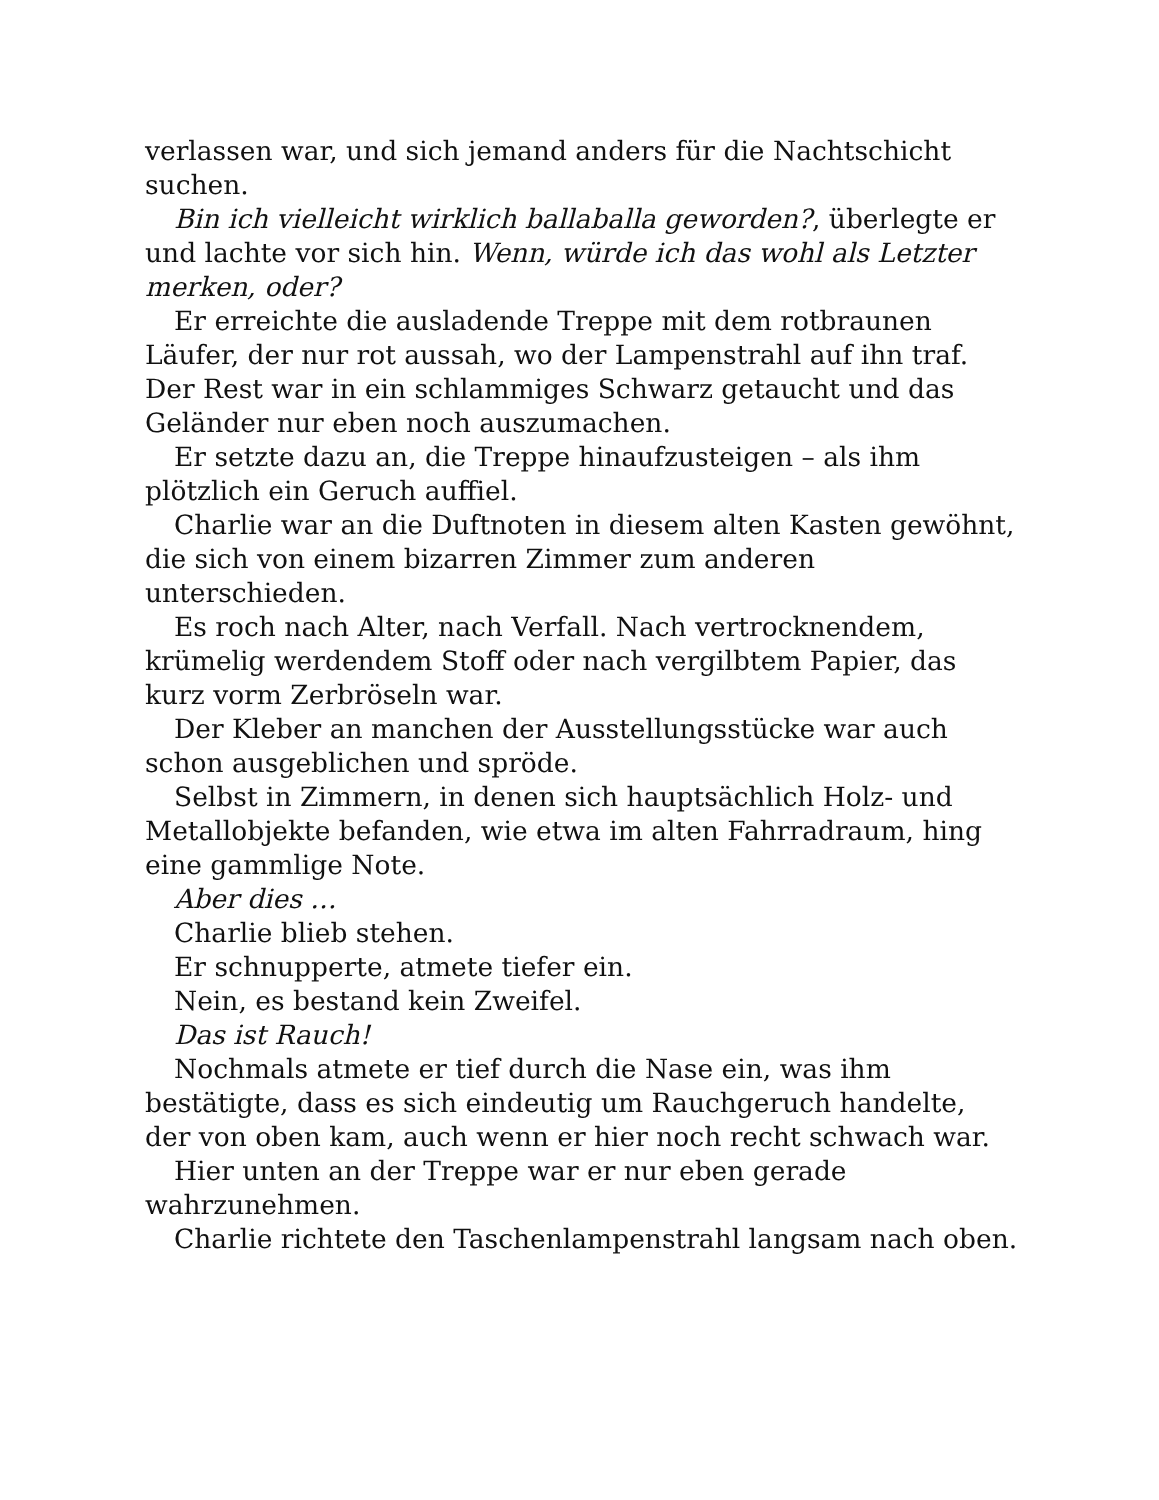verlassen war, und sich jemand anders für die Nachtschicht suchen.
Bin ich vielleicht wirklich ballaballa geworden?, überlegte er und lachte vor sich hin. Wenn, würde ich das wohl als Letzter merken, oder?
Er erreichte die ausladende Treppe mit dem rotbraunen Läufer, der nur rot aussah, wo der Lampenstrahl auf ihn traf. Der Rest war in ein schlammiges Schwarz getaucht und das Geländer nur eben noch auszumachen.
Er setzte dazu an, die Treppe hinaufzusteigen – als ihm plötzlich ein Geruch auffiel.
Charlie war an die Duftnoten in diesem alten Kasten gewöhnt, die sich von einem bizarren Zimmer zum anderen unterschieden.
Es roch nach Alter, nach Verfall. Nach vertrocknendem, krümelig werdendem Stoff oder nach vergilbtem Papier, das kurz vorm Zerbröseln war.
Der Kleber an manchen der Ausstellungsstücke war auch schon ausgeblichen und spröde.
Selbst in Zimmern, in denen sich hauptsächlich Holz- und Metallobjekte befanden, wie etwa im alten Fahrradraum, hing eine gammlige Note.
Aber dies …
Charlie blieb stehen.
Er schnupperte, atmete tiefer ein.
Nein, es bestand kein Zweifel.
Das ist Rauch!
Nochmals atmete er tief durch die Nase ein, was ihm bestätigte, dass es sich eindeutig um Rauchgeruch handelte, der von oben kam, auch wenn er hier noch recht schwach war.
Hier unten an der Treppe war er nur eben gerade wahrzunehmen.
Charlie richtete den Taschenlampenstrahl langsam nach oben.